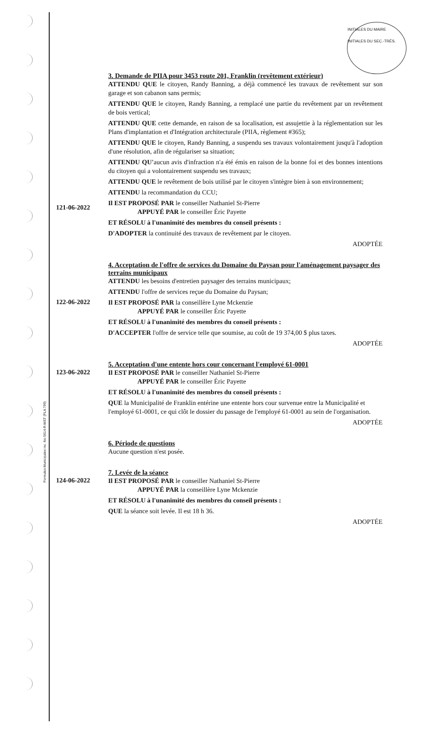Formules Municipales inc. No 5614-R-MST (FLA 799)
INITIALES DU MAIRE
INITIALES DU SEC.-TRÉS.
3. Demande de PIIA pour 3453 route 201, Franklin (revêtement extérieur)
ATTENDU QUE le citoyen, Randy Banning, a déjà commencé les travaux de revêtement sur son garage et son cabanon sans permis;
ATTENDU QUE le citoyen, Randy Banning, a remplacé une partie du revêtement par un revêtement de bois vertical;
ATTENDU QUE cette demande, en raison de sa localisation, est assujettie à la réglementation sur les Plans d'implantation et d'Intégration architecturale (PIIA, règlement #365);
ATTENDU QUE le citoyen, Randy Banning, a suspendu ses travaux volontairement jusqu'à l'adoption d'une résolution, afin de régulariser sa situation;
ATTENDU QU'aucun avis d'infraction n'a été émis en raison de la bonne foi et des bonnes intentions du citoyen qui a volontairement suspendu ses travaux;
ATTENDU QUE le revêtement de bois utilisé par le citoyen s'intègre bien à son environnement;
ATTENDU la recommandation du CCU;
121-06-2022
Il EST PROPOSÉ PAR le conseiller Nathaniel St-Pierre
APPUYÉ PAR le conseiller Éric Payette
ET RÉSOLU à l'unanimité des membres du conseil présents :
D'ADOPTER la continuité des travaux de revêtement par le citoyen.
ADOPTÉE
4. Acceptation de l'offre de services du Domaine du Paysan pour l'aménagement paysager des terrains municipaux
ATTENDU les besoins d'entretien paysager des terrains municipaux;
ATTENDU l'offre de services reçue du Domaine du Paysan;
122-06-2022
Il EST PROPOSÉ PAR la conseillère Lyne Mckenzie
APPUYÉ PAR le conseiller Éric Payette
ET RÉSOLU à l'unanimité des membres du conseil présents :
D'ACCEPTER l'offre de service telle que soumise, au coût de 19 374,00 $ plus taxes.
ADOPTÉE
5. Acceptation d'une entente hors cour concernant l'employé 61-0001
123-06-2022
Il EST PROPOSÉ PAR le conseiller Nathaniel St-Pierre
APPUYÉ PAR le conseiller Éric Payette
ET RÉSOLU à l'unanimité des membres du conseil présents :
QUE la Municipalité de Franklin entérine une entente hors cour survenue entre la Municipalité et l'employé 61-0001, ce qui clôt le dossier du passage de l'employé 61-0001 au sein de l'organisation.
ADOPTÉE
6. Période de questions
Aucune question n'est posée.
7. Levée de la séance
124-06-2022
Il EST PROPOSÉ PAR le conseiller Nathaniel St-Pierre
APPUYÉ PAR la conseillère Lyne Mckenzie
ET RÉSOLU à l'unanimité des membres du conseil présents :
QUE la séance soit levée. Il est 18 h 36.
ADOPTÉE